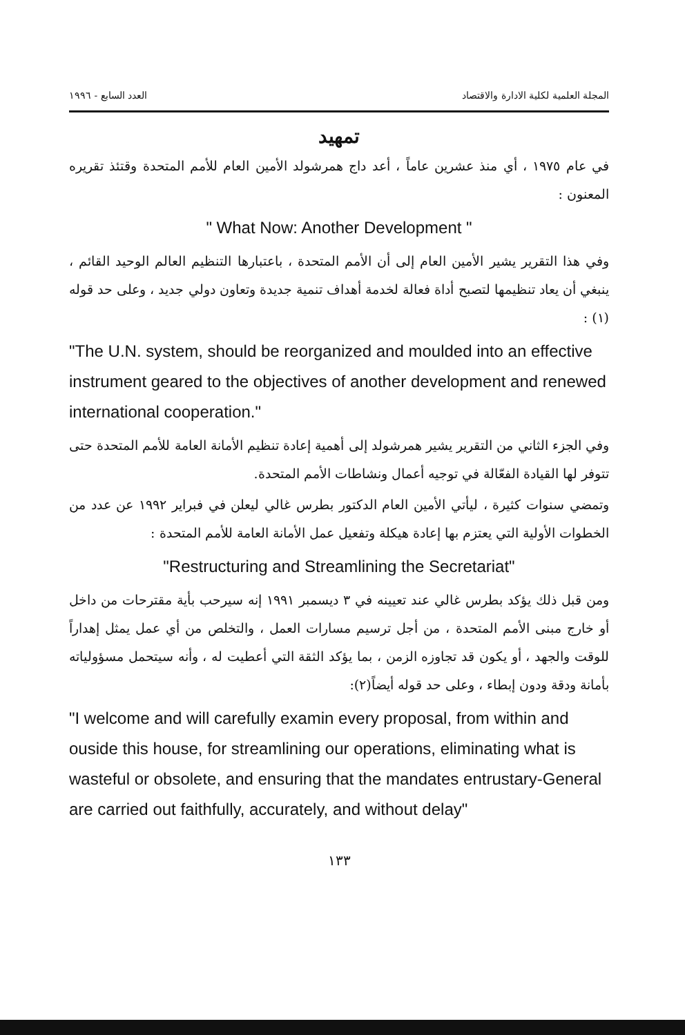المجلة العلمية لكلية الادارة والاقتصاد العدد السابع - ١٩٩٦
تمهيد
في عام ١٩٧٥ ، أي منذ عشرين عاماً ، أعد داج همرشولد الأمين العام للأمم المتحدة وقتئذ تقريره المعنون :
" What Now: Another Development "
وفي هذا التقرير يشير الأمين العام إلى أن الأمم المتحدة ، باعتبارها التنظيم العالم الوحيد القائم ، ينبغي أن يعاد تنظيمها لتصبح أداة فعالة لخدمة أهداف تنمية جديدة وتعاون دولي جديد ، وعلى حد قوله (١) :
"The U.N. system, should be reorganized and moulded into an effective instrument geared to the objectives of another development and renewed international cooperation."
وفي الجزء الثاني من التقرير يشير همرشولد إلى أهمية إعادة تنظيم الأمانة العامة للأمم المتحدة حتى تتوفر لها القيادة الفعّالة في توجيه أعمال ونشاطات الأمم المتحدة.
وتمضي سنوات كثيرة ، ليأتي الأمين العام الدكتور بطرس غالي ليعلن في فبراير ١٩٩٢ عن عدد من الخطوات الأولية التي يعتزم بها إعادة هيكلة وتفعيل عمل الأمانة العامة للأمم المتحدة :
"Restructuring and Streamlining the Secretariat"
ومن قبل ذلك يؤكد بطرس غالي عند تعيينه في ٣ ديسمبر ١٩٩١ إنه سيرحب بأية مقترحات من داخل أو خارج مبنى الأمم المتحدة ، من أجل ترسيم مسارات العمل ، والتخلص من أي عمل يمثل إهداراً للوقت والجهد ، أو يكون قد تجاوزه الزمن ، بما يؤكد الثقة التي أعطيت له ، وأنه سيتحمل مسؤولياته بأمانة ودقة ودون إبطاء ، وعلى حد قوله أيضاً(٢):
"I welcome and will carefully examin every proposal, from within and ouside this house, for streamlining our operations, eliminating what is wasteful or obsolete, and ensuring that the mandates entrustary-General are carried out faithfully, accurately, and without delay"
١٣٣